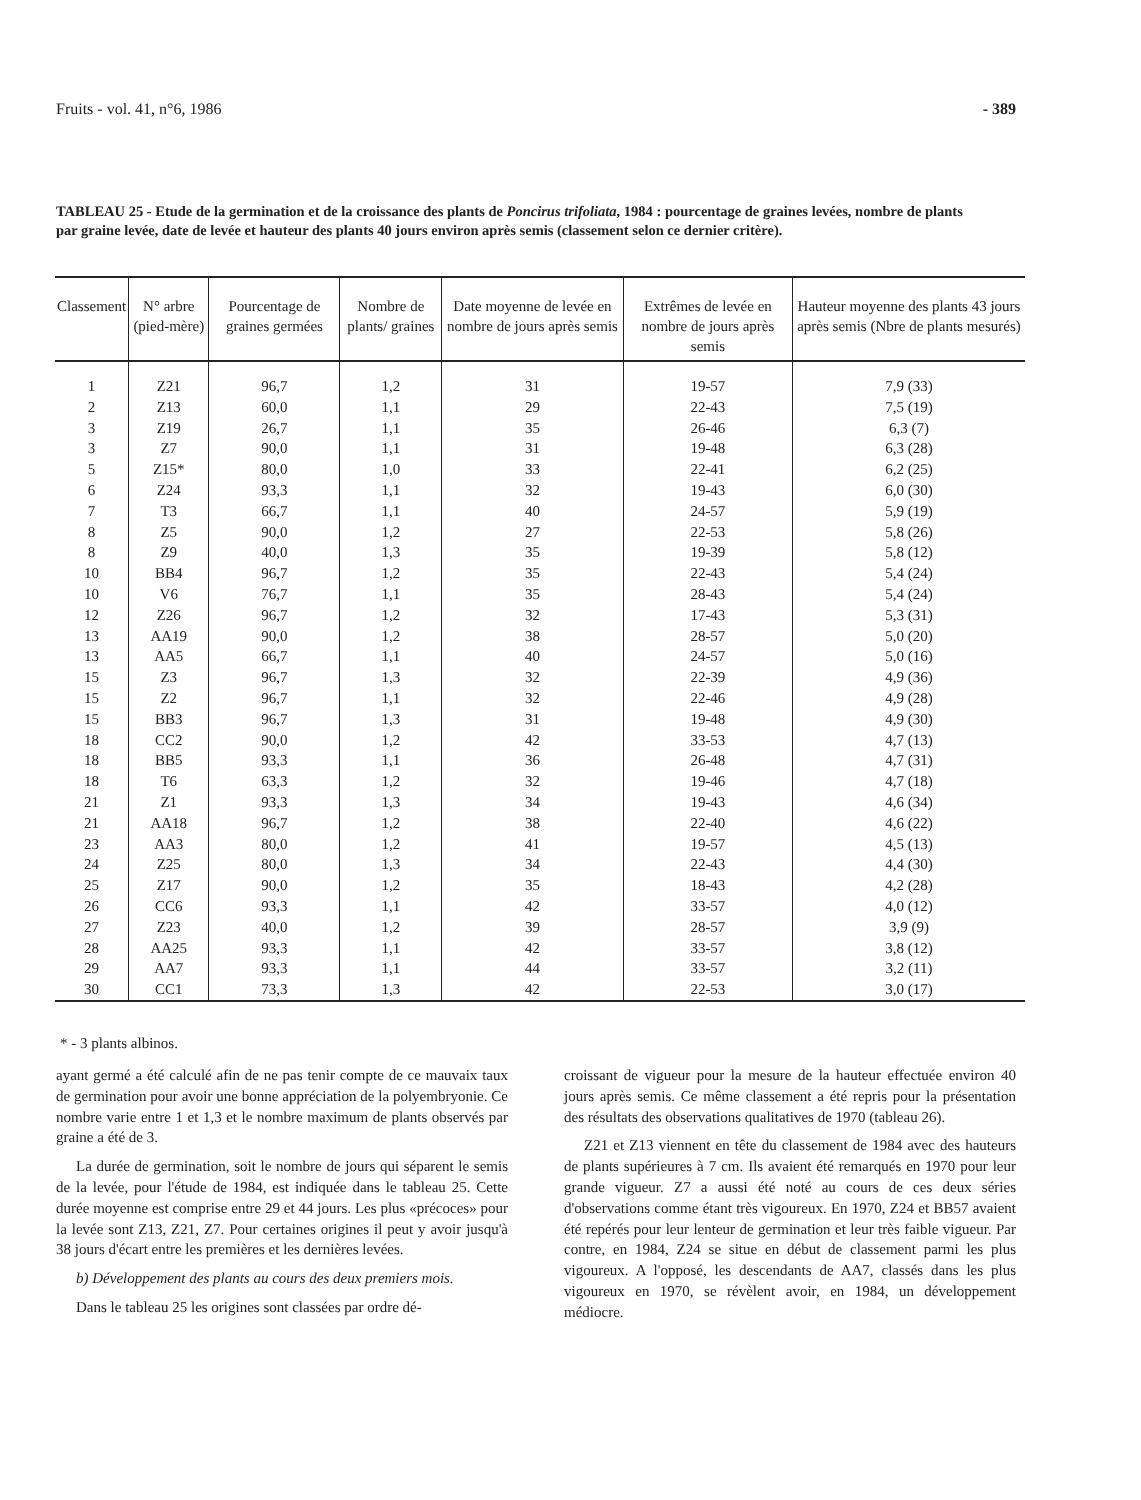Fruits - vol. 41, n°6, 1986 - 389
TABLEAU 25 - Etude de la germination et de la croissance des plants de Poncirus trifoliata, 1984 : pourcentage de graines levées, nombre de plants par graine levée, date de levée et hauteur des plants 40 jours environ après semis (classement selon ce dernier critère).
| Classement | N° arbre (pied-mère) | Pourcentage de graines germées | Nombre de plants/ graines | Date moyenne de levée en nombre de jours après semis | Extrêmes de levée en nombre de jours après semis | Hauteur moyenne des plants 43 jours après semis (Nbre de plants mesurés) |
| --- | --- | --- | --- | --- | --- | --- |
| 1 | Z21 | 96,7 | 1,2 | 31 | 19-57 | 7,9 (33) |
| 2 | Z13 | 60,0 | 1,1 | 29 | 22-43 | 7,5 (19) |
| 3 | Z19 | 26,7 | 1,1 | 35 | 26-46 | 6,3 (7) |
| 3 | Z7 | 90,0 | 1,1 | 31 | 19-48 | 6,3 (28) |
| 5 | Z15* | 80,0 | 1,0 | 33 | 22-41 | 6,2 (25) |
| 6 | Z24 | 93,3 | 1,1 | 32 | 19-43 | 6,0 (30) |
| 7 | T3 | 66,7 | 1,1 | 40 | 24-57 | 5,9 (19) |
| 8 | Z5 | 90,0 | 1,2 | 27 | 22-53 | 5,8 (26) |
| 8 | Z9 | 40,0 | 1,3 | 35 | 19-39 | 5,8 (12) |
| 10 | BB4 | 96,7 | 1,2 | 35 | 22-43 | 5,4 (24) |
| 10 | V6 | 76,7 | 1,1 | 35 | 28-43 | 5,4 (24) |
| 12 | Z26 | 96,7 | 1,2 | 32 | 17-43 | 5,3 (31) |
| 13 | AA19 | 90,0 | 1,2 | 38 | 28-57 | 5,0 (20) |
| 13 | AA5 | 66,7 | 1,1 | 40 | 24-57 | 5,0 (16) |
| 15 | Z3 | 96,7 | 1,3 | 32 | 22-39 | 4,9 (36) |
| 15 | Z2 | 96,7 | 1,1 | 32 | 22-46 | 4,9 (28) |
| 15 | BB3 | 96,7 | 1,3 | 31 | 19-48 | 4,9 (30) |
| 18 | CC2 | 90,0 | 1,2 | 42 | 33-53 | 4,7 (13) |
| 18 | BB5 | 93,3 | 1,1 | 36 | 26-48 | 4,7 (31) |
| 18 | T6 | 63,3 | 1,2 | 32 | 19-46 | 4,7 (18) |
| 21 | Z1 | 93,3 | 1,3 | 34 | 19-43 | 4,6 (34) |
| 21 | AA18 | 96,7 | 1,2 | 38 | 22-40 | 4,6 (22) |
| 23 | AA3 | 80,0 | 1,2 | 41 | 19-57 | 4,5 (13) |
| 24 | Z25 | 80,0 | 1,3 | 34 | 22-43 | 4,4 (30) |
| 25 | Z17 | 90,0 | 1,2 | 35 | 18-43 | 4,2 (28) |
| 26 | CC6 | 93,3 | 1,1 | 42 | 33-57 | 4,0 (12) |
| 27 | Z23 | 40,0 | 1,2 | 39 | 28-57 | 3,9 (9) |
| 28 | AA25 | 93,3 | 1,1 | 42 | 33-57 | 3,8 (12) |
| 29 | AA7 | 93,3 | 1,1 | 44 | 33-57 | 3,2 (11) |
| 30 | CC1 | 73,3 | 1,3 | 42 | 22-53 | 3,0 (17) |
* - 3 plants albinos.
ayant germé a été calculé afin de ne pas tenir compte de ce mauvaix taux de germination pour avoir une bonne appréciation de la polyembryonie. Ce nombre varie entre 1 et 1,3 et le nombre maximum de plants observés par graine a été de 3.
La durée de germination, soit le nombre de jours qui séparent le semis de la levée, pour l'étude de 1984, est indiquée dans le tableau 25. Cette durée moyenne est comprise entre 29 et 44 jours. Les plus «précoces» pour la levée sont Z13, Z21, Z7. Pour certaines origines il peut y avoir jusqu'à 38 jours d'écart entre les premières et les dernières levées.
b) Développement des plants au cours des deux premiers mois.
Dans le tableau 25 les origines sont classées par ordre dé-
croissant de vigueur pour la mesure de la hauteur effectuée environ 40 jours après semis. Ce même classement a été repris pour la présentation des résultats des observations qualitatives de 1970 (tableau 26).
Z21 et Z13 viennent en tête du classement de 1984 avec des hauteurs de plants supérieures à 7 cm. Ils avaient été remarqués en 1970 pour leur grande vigueur. Z7 a aussi été noté au cours de ces deux séries d'observations comme étant très vigoureux. En 1970, Z24 et BB57 avaient été repérés pour leur lenteur de germination et leur très faible vigueur. Par contre, en 1984, Z24 se situe en début de classement parmi les plus vigoureux. A l'opposé, les descendants de AA7, classés dans les plus vigoureux en 1970, se révèlent avoir, en 1984, un développement médiocre.